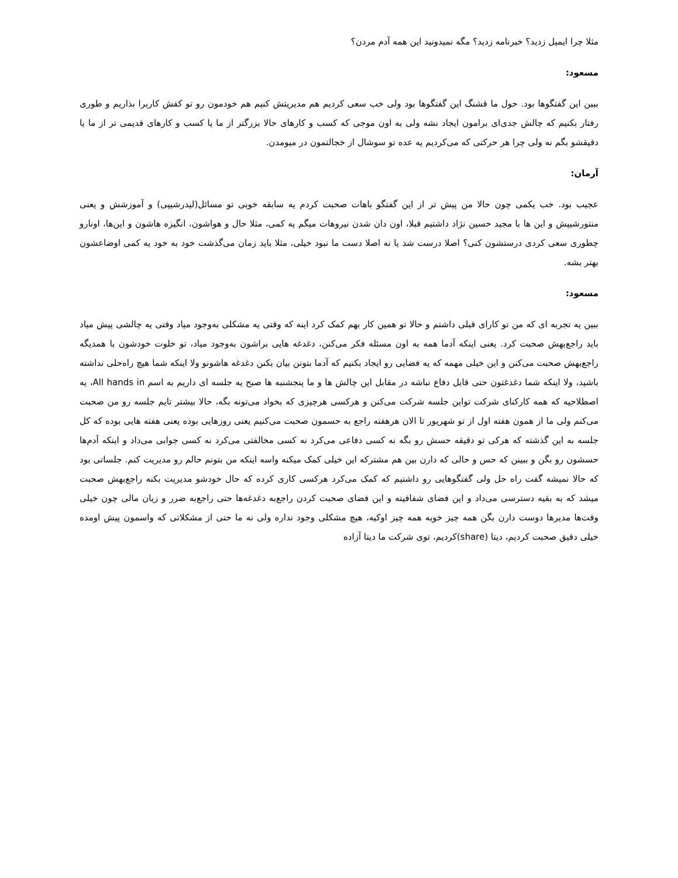مثلا چرا ایمیل زدید؟ خبرنامه زدید؟ مگه نمیدونید این همه آدم مردن؟
مسعود:
ببین این گفتگوها بود. حول ما قشنگ این گفتگوها بود ولی خب سعی کردیم هم مدیریتش کنیم هم خودمون رو تو کفش کاربرا بذاریم و طوری رفتار بکنیم که چالش جدی‌ای برامون ایجاد نشه ولی به اون موجی که کسب و کارهای حالا بزرگتر از ما یا کسب و کارهای قدیمی تر از ما یا دقیقشو بگم نه ولی چرا هر حرکتی که می‌کردیم یه عده تو سوشال از خجالتمون در میومدن.
آرمان:
عجیب بود. خب یکمی چون حالا من پیش تر از این گفتگو باهات صحبت کردم یه سابقه خوبی تو مسائل(لیدرشیپی) و آموزشش و یعنی منتورشیپش و این ها با مجید حسین نژاد داشتیم قبلا، اون دان شدن نیروهات میگم یه کمی، مثلا حال و هواشون، انگیزه هاشون و این‌ها، اونارو چطوری سعی کردی درستشون کنی؟ اصلا درست شد یا نه اصلا دست ما نبود خیلی، مثلا باید زمان می‌گذشت خود به خود یه کمی اوضاعشون بهتر بشه.
مسعود:
ببین یه تجربه ای که من تو کارای قبلی داشتم و حالا تو همین کار بهم کمک کرد اینه که وقتی یه مشکلی به‌وجود میاد وقتی یه چالشی پیش میاد باید راجع‌بهش صحبت کرد. یعنی اینکه آدما همه به اون مسئله فکر می‌کنن، دغدغه هایی براشون به‌وجود میاد، تو خلوت خودشون با همدیگه راجع‌بهش صحبت می‌کنن و این خیلی مهمه که یه فضایی رو ایجاد بکنیم که آدما بتونن بیان بکنن دغدغه هاشونو ولا اینکه شما هیچ راه‌حلی نداشته باشید، ولا اینکه شما دغدغتون حتی قابل دفاع نباشه در مقابل این چالش ها و ما پنجشنبه ها صبح یه جلسه ای داریم به اسم All hands in، یه اصطلاحیه که همه کارکنای شرکت تواین جلسه شرکت می‌کنن و هرکسی هرچیزی که بخواد می‌تونه بگه، حالا بیشتر تایم جلسه رو من صحبت می‌کنم ولی ما از همون هفته اول از تو شهریور تا الان هرهفته راجع به حسمون صحبت می‌کنیم یعنی روزهایی بوده یعنی هفته هایی بوده که کل جلسه به این گذشته که هرکی تو دقیقه حسش رو بگه نه کسی دفاعی می‌کرد نه کسی مخالفتی می‌کرد نه کسی جوابی می‌داد و اینکه آدم‌ها حسشون رو بگن و ببینن که حس و حالی که دارن بین هم مشترکه این خیلی کمک میکنه واسه اینکه من بتونم حالم رو مدیریت کنم. جلساتی بود که حالا نمیشه گفت راه حل ولی گفتگوهایی رو داشتیم که کمک می‌کرد هرکسی کاری کرده که حال خودشو مدیریت بکنه راجع‌بهش صحبت میشد که به بقیه دسترسی می‌داد و این فضای شفافیته و این فضای صحبت کردن راجع‌به دغدغه‌ها حتی راجع‌به ضرر و زیان مالی چون خیلی وقت‌ها مدیرها دوست دارن بگن همه چیز خوبه همه چیز اوکیه، هیچ مشکلی وجود نداره ولی نه ما حتی از مشکلاتی که واسمون پیش اومده خیلی دقیق صحبت کردیم، دیتا (share)کردیم، توی شرکت ما دیتا آزاده